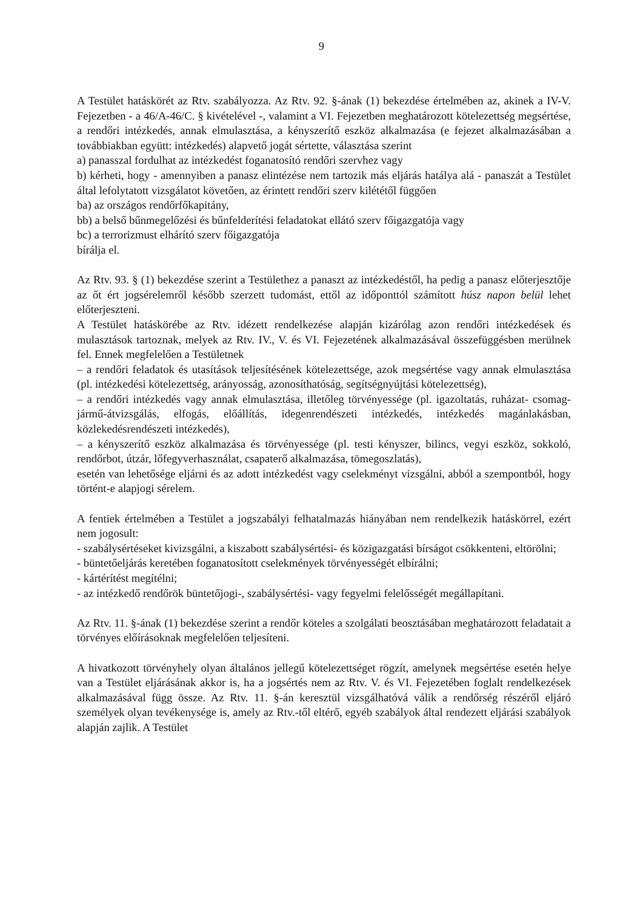9
A Testület hatáskörét az Rtv. szabályozza. Az Rtv. 92. §-ának (1) bekezdése értelmében az, akinek a IV-V. Fejezetben - a 46/A-46/C. § kivételével -, valamint a VI. Fejezetben meghatározott kötelezettség megsértése, a rendőri intézkedés, annak elmulasztása, a kényszerítő eszköz alkalmazása (e fejezet alkalmazásában a továbbiakban együtt: intézkedés) alapvető jogát sértette, választása szerint
a) panasszal fordulhat az intézkedést foganatosító rendőri szervhez vagy
b) kérheti, hogy - amennyiben a panasz elintézése nem tartozik más eljárás hatálya alá - panaszát a Testület által lefolytatott vizsgálatot követően, az érintett rendőri szerv kilététől függően
ba) az országos rendőrfőkapitány,
bb) a belső bűnmegelőzési és bűnfelderítési feladatokat ellátó szerv főigazgatója vagy
bc) a terrorizmust elhárító szerv főigazgatója
bírálja el.
Az Rtv. 93. § (1) bekezdése szerint a Testülethez a panaszt az intézkedéstől, ha pedig a panasz előterjesztője az őt ért jogsérelemről később szerzett tudomást, ettől az időponttól számított húsz napon belül lehet előterjeszteni.
A Testület hatáskörébe az Rtv. idézett rendelkezése alapján kizárólag azon rendőri intézkedések és mulasztások tartoznak, melyek az Rtv. IV., V. és VI. Fejezetének alkalmazásával összefüggésben merülnek fel. Ennek megfelelően a Testületnek
– a rendőri feladatok és utasítások teljesítésének kötelezettsége, azok megsértése vagy annak elmulasztása (pl. intézkedési kötelezettség, arányosság, azonosíthatóság, segítségnyújtási kötelezettség),
– a rendőri intézkedés vagy annak elmulasztása, illetőleg törvényessége (pl. igazoltatás, ruházat- csomag- jármű-átvizsgálás, elfogás, előállítás, idegenrendészeti intézkedés, intézkedés magánlakásban, közlekedésrendészeti intézkedés),
– a kényszerítő eszköz alkalmazása és törvényessége (pl. testi kényszer, bilincs, vegyi eszköz, sokkoló, rendőrbot, útzár, lőfegyverhasználat, csapaterő alkalmazása, tömegoszlatás),
esetén van lehetősége eljárni és az adott intézkedést vagy cselekményt vizsgálni, abból a szempontból, hogy történt-e alapjogi sérelem.
A fentiek értelmében a Testület a jogszabályi felhatalmazás hiányában nem rendelkezik hatáskörrel, ezért nem jogosult:
- szabálysértéseket kivizsgálni, a kiszabott szabálysértési- és közigazgatási bírságot csökkenteni, eltörölni;
- büntetőeljárás keretében foganatosított cselekmények törvényességét elbírálni;
- kártérítést megítélni;
- az intézkedő rendőrök büntetőjogi-, szabálysértési- vagy fegyelmi felelősségét megállapítani.
Az Rtv. 11. §-ának (1) bekezdése szerint a rendőr köteles a szolgálati beosztásában meghatározott feladatait a törvényes előírásoknak megfelelően teljesíteni.
A hivatkozott törvényhely olyan általános jellegű kötelezettséget rögzít, amelynek megsértése esetén helye van a Testület eljárásának akkor is, ha a jogsértés nem az Rtv. V. és VI. Fejezetében foglalt rendelkezések alkalmazásával függ össze. Az Rtv. 11. §-án keresztül vizsgálhatóvá válik a rendőrség részéről eljáró személyek olyan tevékenysége is, amely az Rtv.-től eltérő, egyéb szabályok által rendezett eljárási szabályok alapján zajlik. A Testület